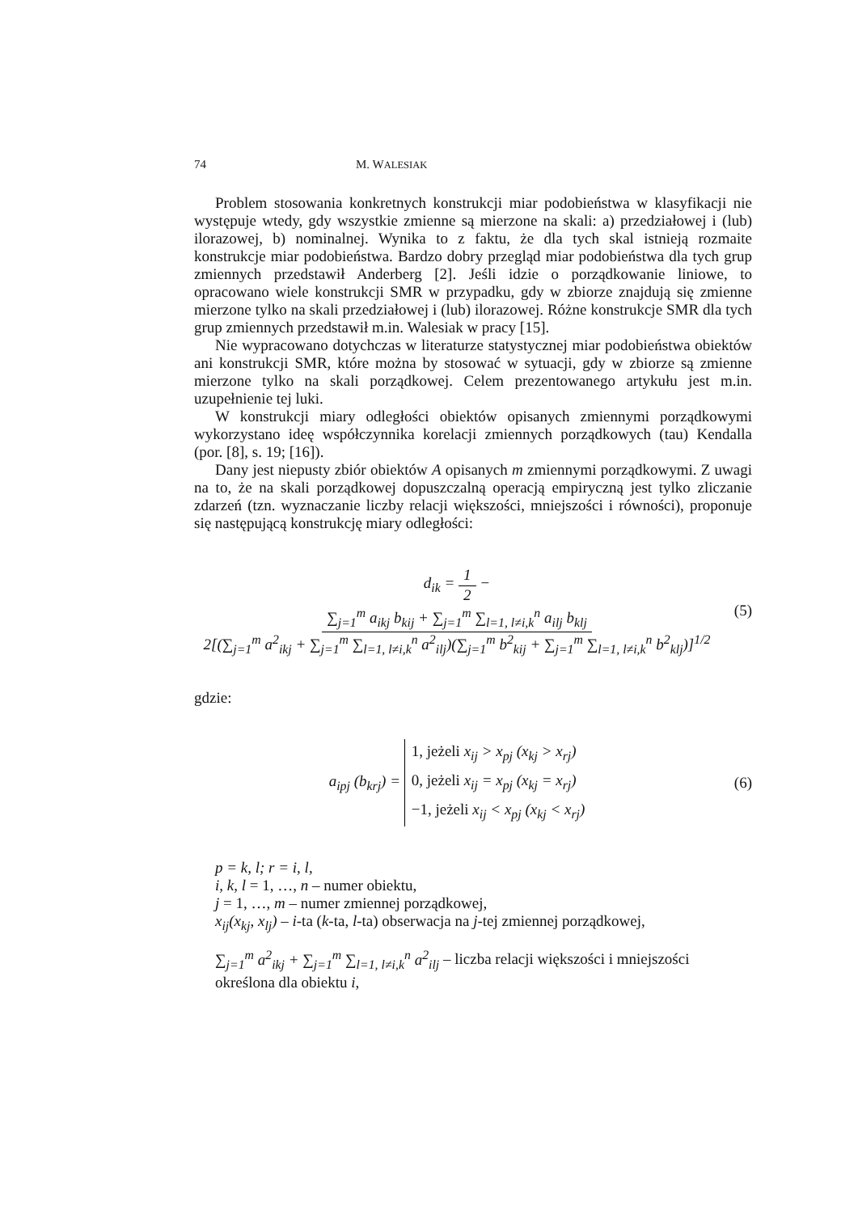74 M. WALESIAK
Problem stosowania konkretnych konstrukcji miar podobieństwa w klasyfikacji nie występuje wtedy, gdy wszystkie zmienne są mierzone na skali: a) przedziałowej i (lub) ilorazowej, b) nominalnej. Wynika to z faktu, że dla tych skal istnieją rozmaite konstrukcje miar podobieństwa. Bardzo dobry przegląd miar podobieństwa dla tych grup zmiennych przedstawił Anderberg [2]. Jeśli idzie o porządkowanie liniowe, to opracowano wiele konstrukcji SMR w przypadku, gdy w zbiorze znajdują się zmienne mierzone tylko na skali przedziałowej i (lub) ilorazowej. Różne konstrukcje SMR dla tych grup zmiennych przedstawił m.in. Walesiak w pracy [15].
Nie wypracowano dotychczas w literaturze statystycznej miar podobieństwa obiektów ani konstrukcji SMR, które można by stosować w sytuacji, gdy w zbiorze są zmienne mierzone tylko na skali porządkowej. Celem prezentowanego artykułu jest m.in. uzupełnienie tej luki.
W konstrukcji miary odległości obiektów opisanych zmiennymi porządkowymi wykorzystano ideę współczynnika korelacji zmiennych porządkowych (tau) Kendalla (por. [8], s. 19; [16]).
Dany jest niepusty zbiór obiektów A opisanych m zmiennymi porządkowymi. Z uwagi na to, że na skali porządkowej dopuszczalną operacją empiryczną jest tylko zliczanie zdarzeń (tzn. wyznaczanie liczby relacji większości, mniejszości i równości), proponuje się następującą konstrukcję miary odległości:
d<sub>ik</sub> = 1 2 − ∑<sub>j=1</sub><sup>m</sup> a<sub>ikj</sub> b<sub>kij</sub> + ∑<sub>j=1</sub><sup>m</sup> ∑<sub>l=1, l≠i,k</sub><sup>n</sup> a<sub>ilj</sub> b<sub>klj</sub> 2[(∑<sub>j=1</sub><sup>m</sup> a<sup>2</sup><sub>ikj</sub> + ∑<sub>j=1</sub><sup>m</sup> ∑<sub>l=1, l≠i,k</sub><sup>n</sup> a<sup>2</sup><sub>ilj</sub>)(∑<sub>j=1</sub><sup>m</sup> b<sup>2</sup><sub>kij</sub> + ∑<sub>j=1</sub><sup>m</sup> ∑<sub>l=1, l≠i,k</sub><sup>n</sup> b<sup>2</sup><sub>klj</sub>)]<sup>1/2</sup>
(5)
gdzie:
a<sub>ipj</sub> (b<sub>krj</sub>) = 1, jeżeli x<sub>ij</sub> > x<sub>pj</sub> (x<sub>kj</sub> > x<sub>rj</sub>)
0, jeżeli x<sub>ij</sub> = x<sub>pj</sub> (x<sub>kj</sub> = x<sub>rj</sub>)
−1, jeżeli x<sub>ij</sub> < x<sub>pj</sub> (x<sub>kj</sub> < x<sub>rj</sub>)
(6)
p = k, l; r = i, l,
i, k, l = 1, …, n – numer obiektu,
j = 1, …, m – numer zmiennej porządkowej,
x<sub>ij</sub>(x<sub>kj</sub>, x<sub>lj</sub>) – i-ta (k-ta, l-ta) obserwacja na j-tej zmiennej porządkowej,
∑<sub>j=1</sub><sup>m</sup> a<sup>2</sup><sub>ikj</sub> + ∑<sub>j=1</sub><sup>m</sup> ∑<sub>l=1, l≠i,k</sub><sup>n</sup> a<sup>2</sup><sub>ilj</sub> – liczba relacji większości i mniejszości określona dla obiektu i,